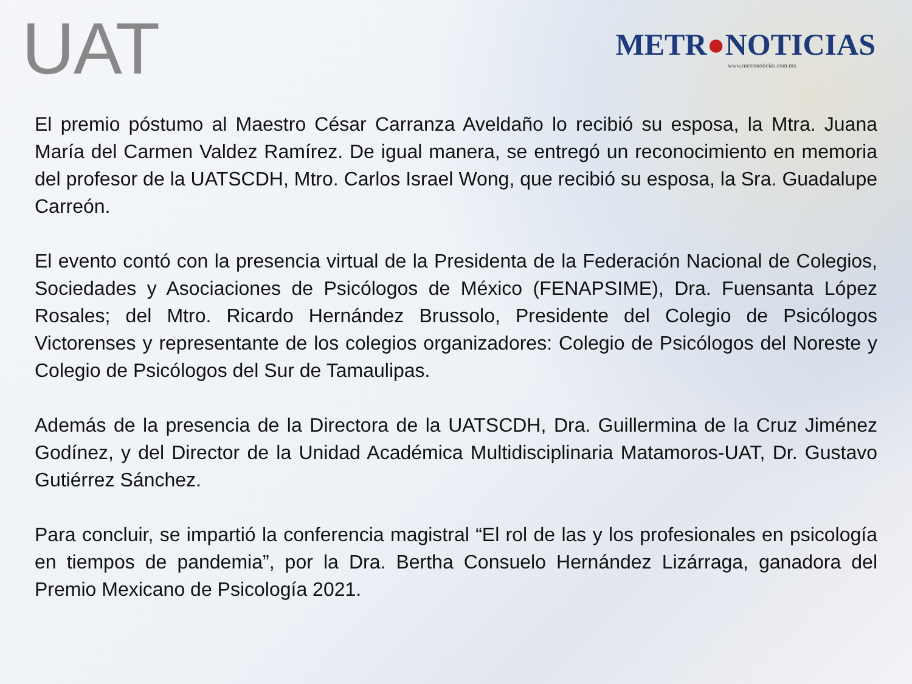UAT
METR●NOTICIAS
www.metronoticias.com.mx
El premio póstumo al Maestro César Carranza Aveldaño lo recibió su esposa, la Mtra. Juana María del Carmen Valdez Ramírez. De igual manera, se entregó un reconocimiento en memoria del profesor de la UATSCDH, Mtro. Carlos Israel Wong, que recibió su esposa, la Sra. Guadalupe Carreón.
El evento contó con la presencia virtual de la Presidenta de la Federación Nacional de Colegios, Sociedades y Asociaciones de Psicólogos de México (FENAPSIME), Dra. Fuensanta López Rosales; del Mtro. Ricardo Hernández Brussolo, Presidente del Colegio de Psicólogos Victorenses y representante de los colegios organizadores: Colegio de Psicólogos del Noreste y Colegio de Psicólogos del Sur de Tamaulipas.
Además de la presencia de la Directora de la UATSCDH, Dra. Guillermina de la Cruz Jiménez Godínez, y del Director de la Unidad Académica Multidisciplinaria Matamoros-UAT, Dr. Gustavo Gutiérrez Sánchez.
Para concluir, se impartió la conferencia magistral “El rol de las y los profesionales en psicología en tiempos de pandemia”, por la Dra. Bertha Consuelo Hernández Lizárraga, ganadora del Premio Mexicano de Psicología 2021.